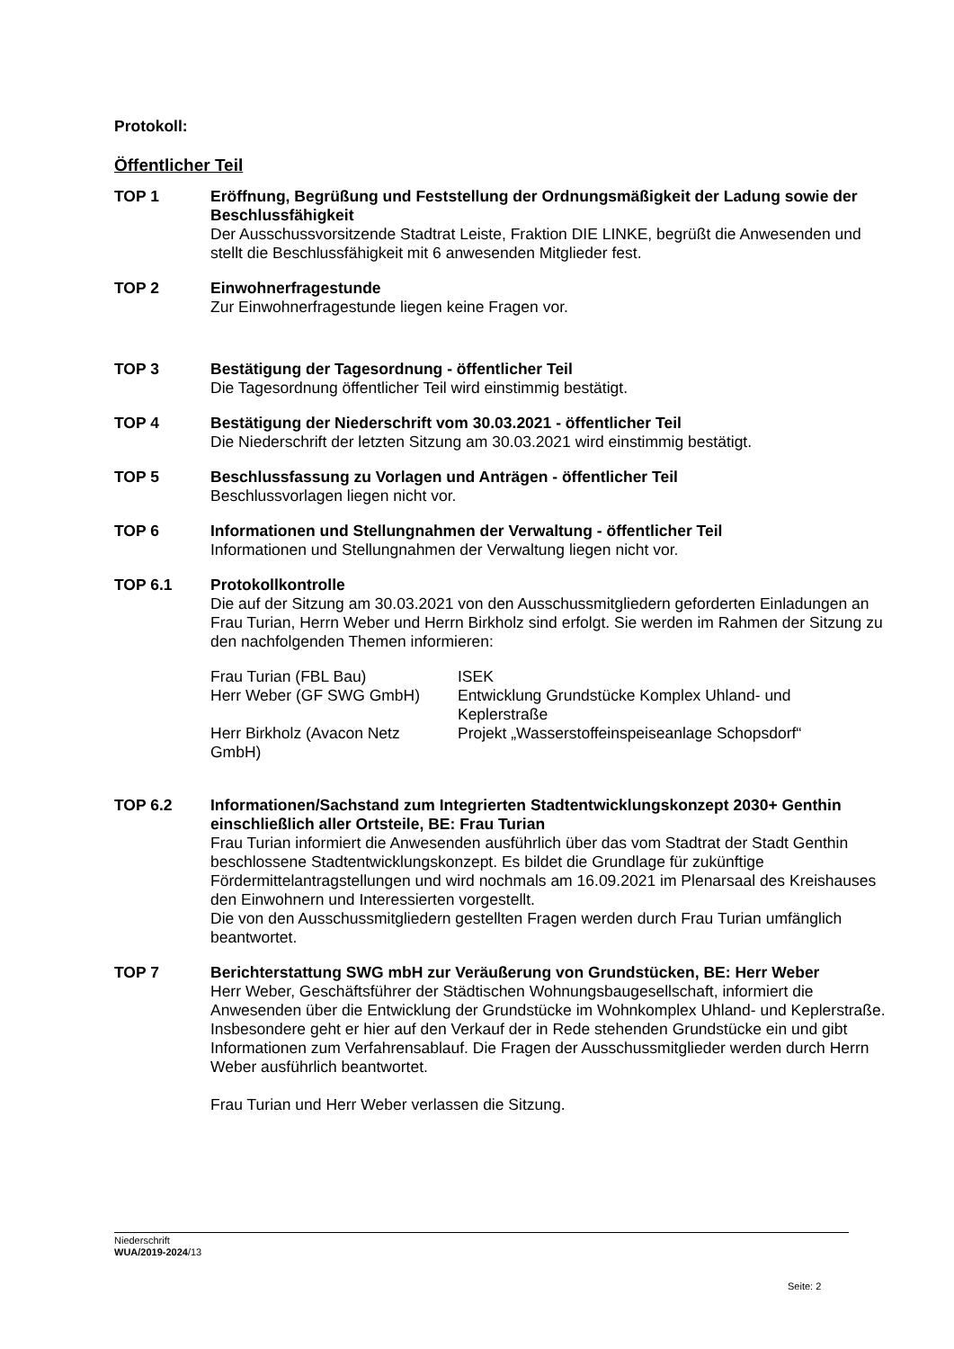Protokoll:
Öffentlicher Teil
TOP 1 Eröffnung, Begrüßung und Feststellung der Ordnungsmäßigkeit der Ladung sowie der Beschlussfähigkeit
Der Ausschussvorsitzende Stadtrat Leiste, Fraktion DIE LINKE, begrüßt die Anwesenden und stellt die Beschlussfähigkeit mit 6 anwesenden Mitglieder fest.
TOP 2 Einwohnerfragestunde
Zur Einwohnerfragestunde liegen keine Fragen vor.
TOP 3 Bestätigung der Tagesordnung - öffentlicher Teil
Die Tagesordnung öffentlicher Teil wird einstimmig bestätigt.
TOP 4 Bestätigung der Niederschrift vom 30.03.2021 - öffentlicher Teil
Die Niederschrift der letzten Sitzung am 30.03.2021 wird einstimmig bestätigt.
TOP 5 Beschlussfassung zu Vorlagen und Anträgen - öffentlicher Teil
Beschlussvorlagen liegen nicht vor.
TOP 6 Informationen und Stellungnahmen der Verwaltung - öffentlicher Teil
Informationen und Stellungnahmen der Verwaltung liegen nicht vor.
TOP 6.1 Protokollkontrolle
Die auf der Sitzung am 30.03.2021 von den Ausschussmitgliedern geforderten Einladungen an Frau Turian, Herrn Weber und Herrn Birkholz sind erfolgt. Sie werden im Rahmen der Sitzung zu den nachfolgenden Themen informieren:
| Frau Turian (FBL Bau) | ISEK |
| Herr Weber (GF SWG GmbH) | Entwicklung Grundstücke Komplex Uhland- und Keplerstraße |
| Herr Birkholz (Avacon Netz GmbH) | Projekt „Wasserstoffeinspeiseanlage Schopsdorf“ |
TOP 6.2 Informationen/Sachstand zum Integrierten Stadtentwicklungskonzept 2030+ Genthin einschließlich aller Ortsteile, BE: Frau Turian
Frau Turian informiert die Anwesenden ausführlich über das vom Stadtrat der Stadt Genthin beschlossene Stadtentwicklungskonzept. Es bildet die Grundlage für zukünftige Fördermittelantragstellungen und wird nochmals am 16.09.2021 im Plenarsaal des Kreishauses den Einwohnern und Interessierten vorgestellt.
Die von den Ausschussmitgliedern gestellten Fragen werden durch Frau Turian umfänglich beantwortet.
TOP 7 Berichterstattung SWG mbH zur Veräußerung von Grundstücken, BE: Herr Weber
Herr Weber, Geschäftsführer der Städtischen Wohnungsbaugesellschaft, informiert die Anwesenden über die Entwicklung der Grundstücke im Wohnkomplex Uhland- und Keplerstraße. Insbesondere geht er hier auf den Verkauf der in Rede stehenden Grundstücke ein und gibt Informationen zum Verfahrensablauf. Die Fragen der Ausschussmitglieder werden durch Herrn Weber ausführlich beantwortet.
Frau Turian und Herr Weber verlassen die Sitzung.
Niederschrift
WUA/2019-2024/13
Seite: 2